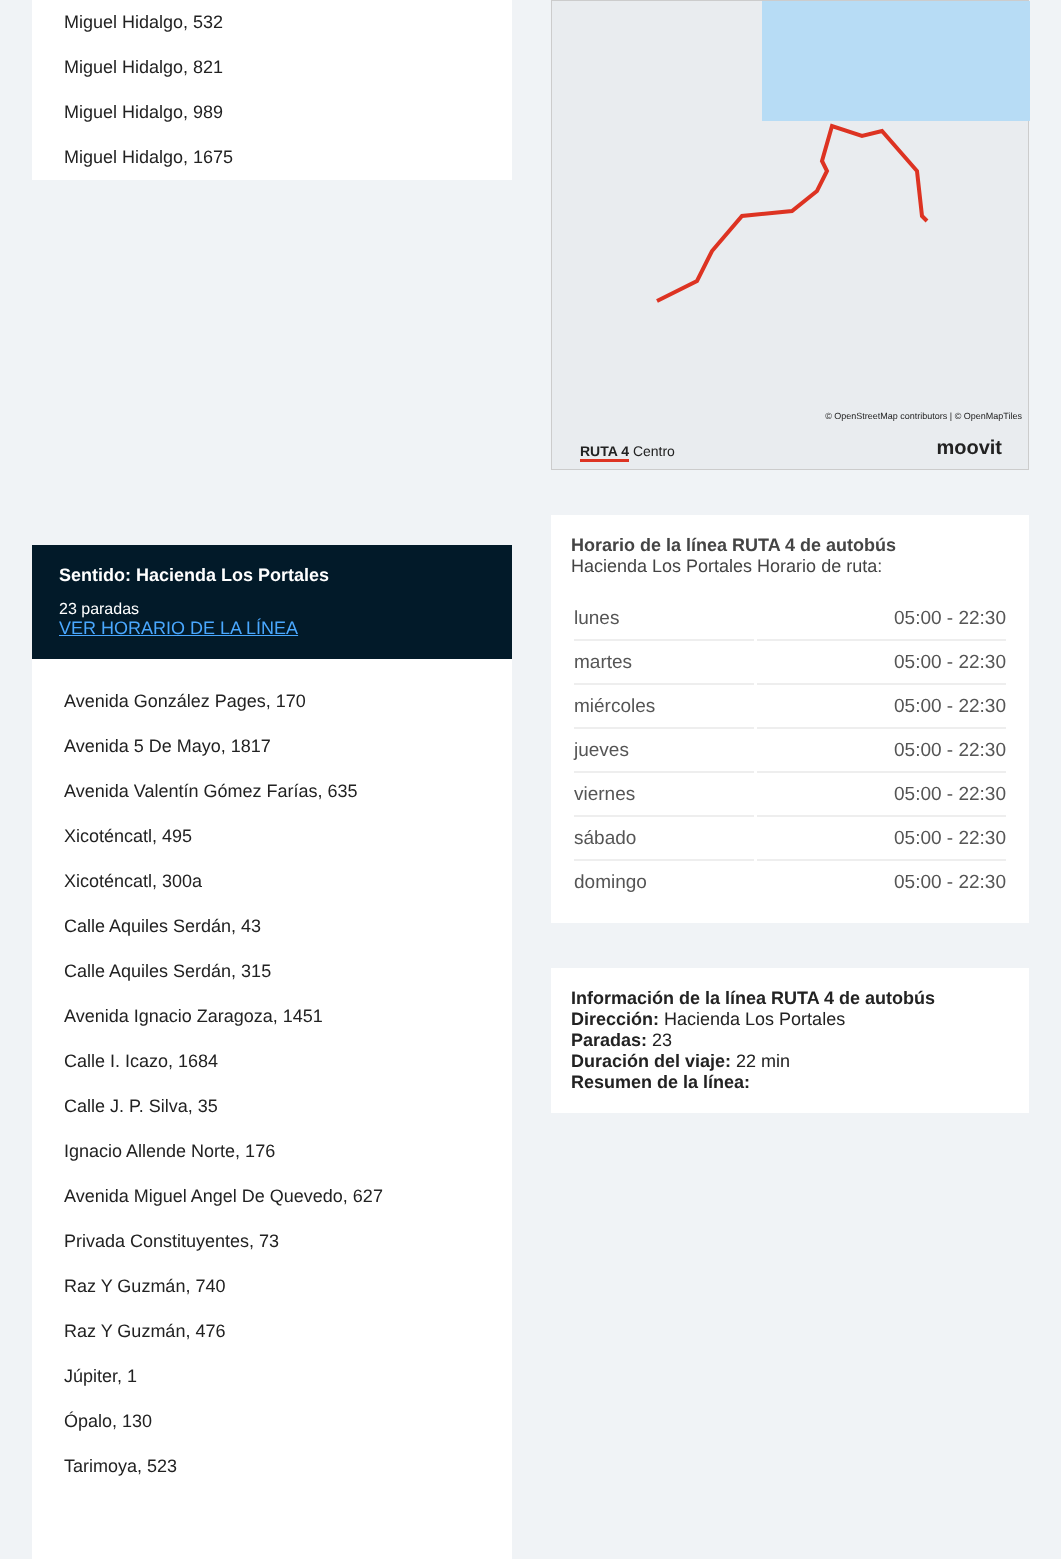Miguel Hidalgo, 532
Miguel Hidalgo, 821
Miguel Hidalgo, 989
Miguel Hidalgo, 1675
Sentido: Hacienda Los Portales
23 paradas
VER HORARIO DE LA LÍNEA
Avenida González Pages, 170
Avenida 5 De Mayo, 1817
Avenida Valentín Gómez Farías, 635
Xicoténcatl, 495
Xicoténcatl, 300a
Calle Aquiles Serdán, 43
Calle Aquiles Serdán, 315
Avenida Ignacio Zaragoza, 1451
Calle I. Icazo, 1684
Calle J. P. Silva, 35
Ignacio Allende Norte, 176
Avenida Miguel Angel De Quevedo, 627
Privada Constituyentes, 73
Raz Y Guzmán, 740
Raz Y Guzmán, 476
Júpiter, 1
Ópalo, 130
Tarimoya, 523
© OpenStreetMap contributors | © OpenMapTiles
RUTA 4 Centro moovit
Horario de la línea RUTA 4 de autobús
Hacienda Los Portales Horario de ruta:
| lunes | 05:00 - 22:30 |
| martes | 05:00 - 22:30 |
| miércoles | 05:00 - 22:30 |
| jueves | 05:00 - 22:30 |
| viernes | 05:00 - 22:30 |
| sábado | 05:00 - 22:30 |
| domingo | 05:00 - 22:30 |
Información de la línea RUTA 4 de autobús
Dirección: Hacienda Los Portales
Paradas: 23
Duración del viaje: 22 min
Resumen de la línea: